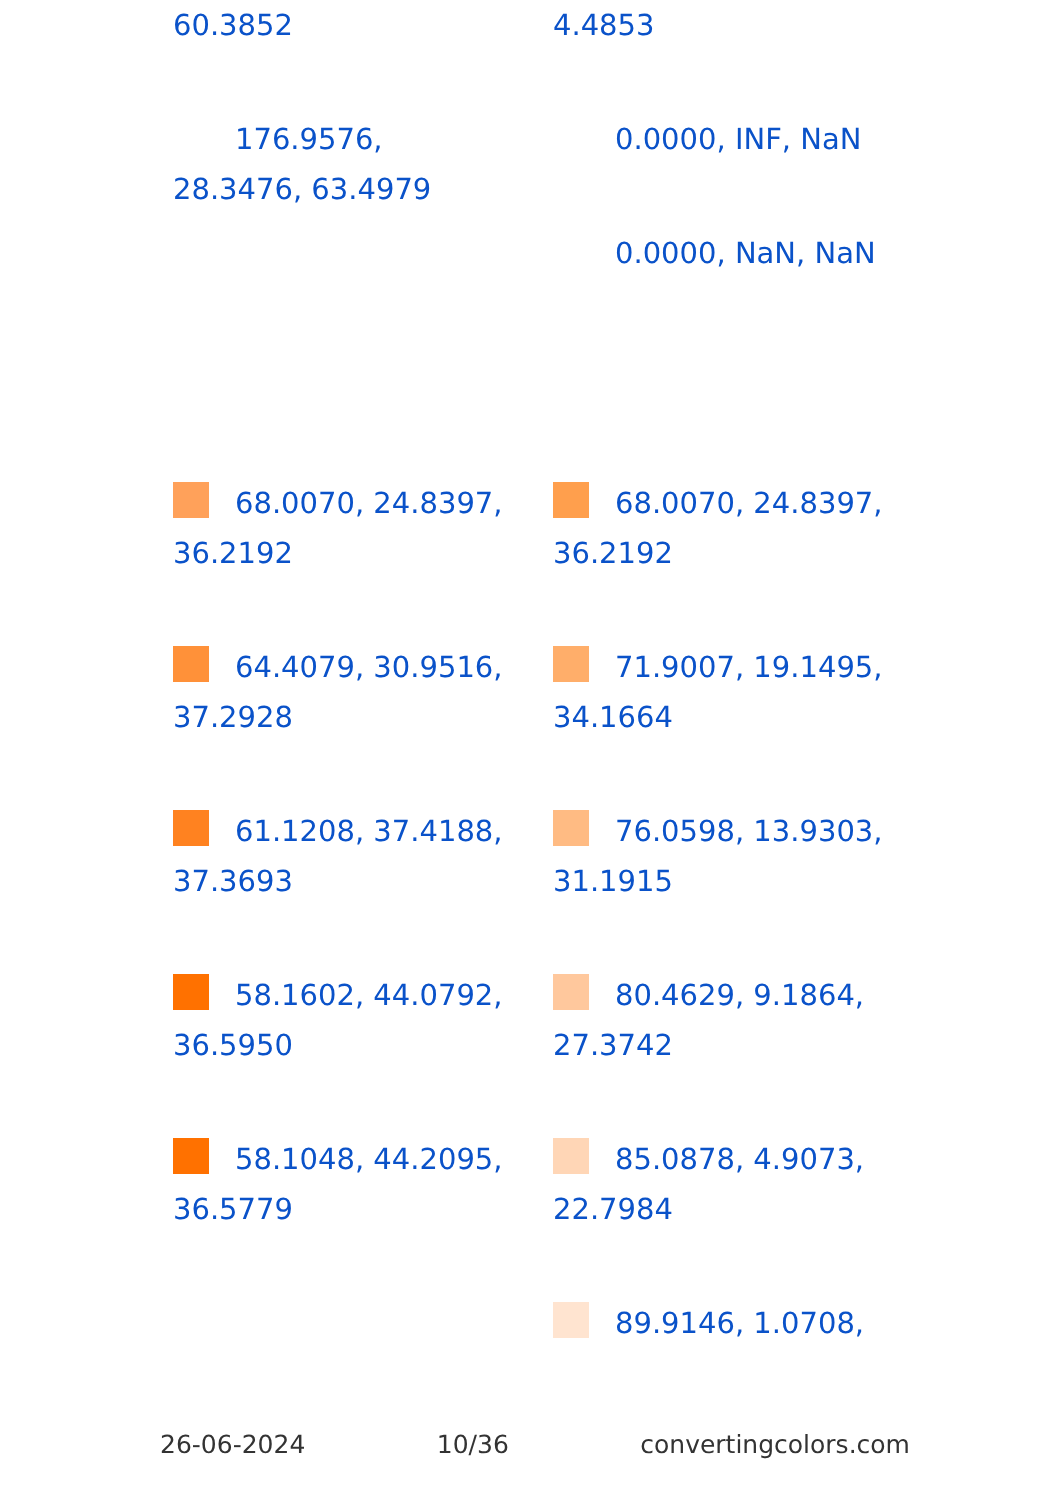60.3852
176.9576, 28.3476, 63.4979
68.0070, 24.8397, 36.2192
64.4079, 30.9516, 37.2928
61.1208, 37.4188, 37.3693
58.1602, 44.0792, 36.5950
58.1048, 44.2095, 36.5779
4.4853
0.0000, INF, NaN
0.0000, NaN, NaN
68.0070, 24.8397, 36.2192
71.9007, 19.1495, 34.1664
76.0598, 13.9303, 31.1915
80.4629, 9.1864, 27.3742
85.0878, 4.9073, 22.7984
89.9146, 1.0708,
26-06-2024 10/36 convertingcolors.com